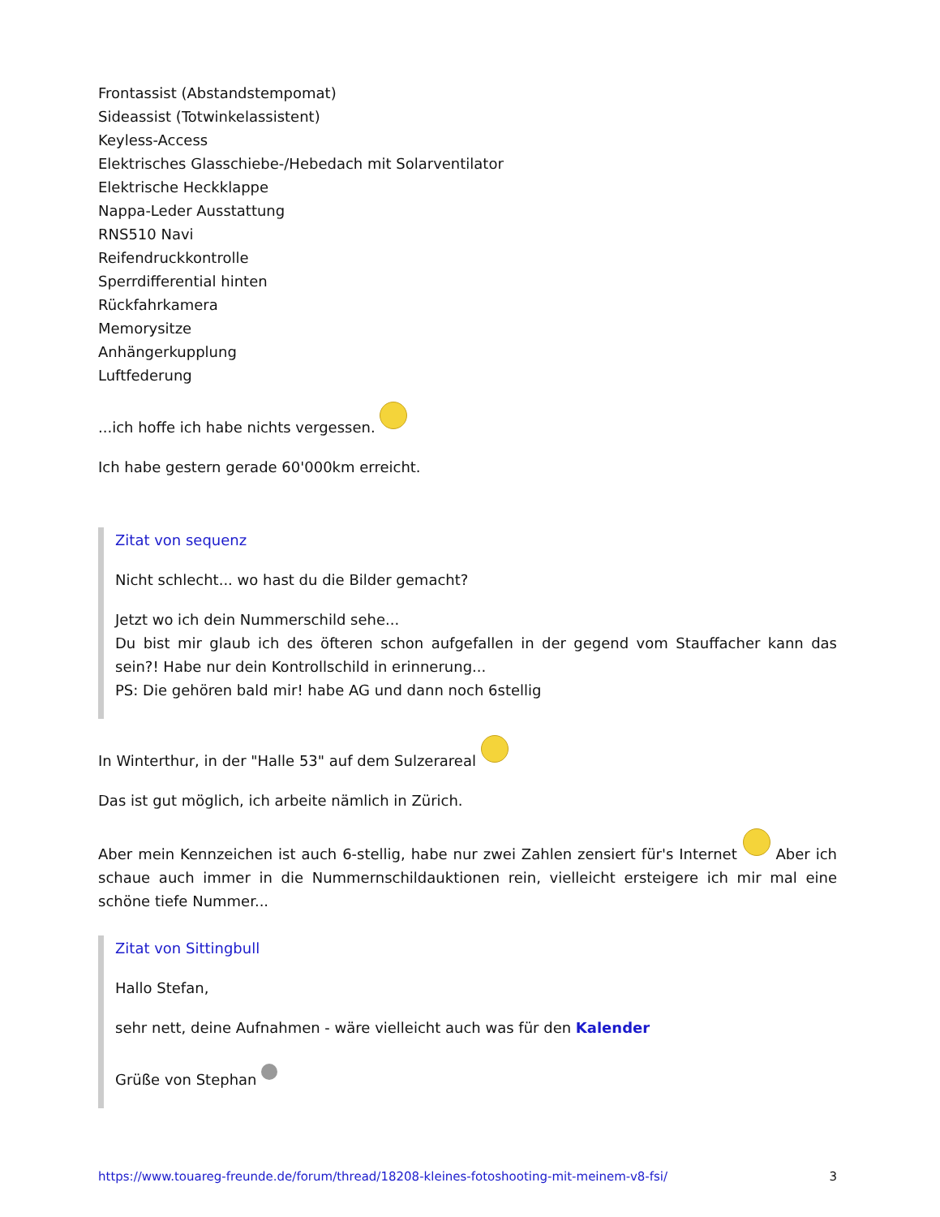Frontassist (Abstandstempomat)
Sideassist (Totwinkelassistent)
Keyless-Access
Elektrisches Glasschiebe-/Hebedach mit Solarventilator
Elektrische Heckklappe
Nappa-Leder Ausstattung
RNS510 Navi
Reifendruckkontrolle
Sperrdifferential hinten
Rückfahrkamera
Memorysitze
Anhängerkupplung
Luftfederung
...ich hoffe ich habe nichts vergessen.
Ich habe gestern gerade 60'000km erreicht.
Zitat von sequenz
Nicht schlecht... wo hast du die Bilder gemacht?
Jetzt wo ich dein Nummerschild sehe...
Du bist mir glaub ich des öfteren schon aufgefallen in der gegend vom Stauffacher kann das sein?! Habe nur dein Kontrollschild in erinnerung...
PS: Die gehören bald mir! habe AG und dann noch 6stellig
In Winterthur, in der "Halle 53" auf dem Sulzerareal
Das ist gut möglich, ich arbeite nämlich in Zürich.
Aber mein Kennzeichen ist auch 6-stellig, habe nur zwei Zahlen zensiert für's Internet Aber ich schaue auch immer in die Nummernschildauktionen rein, vielleicht ersteigere ich mir mal eine schöne tiefe Nummer...
Zitat von Sittingbull
Hallo Stefan,
sehr nett, deine Aufnahmen - wäre vielleicht auch was für den Kalender
Grüße von Stephan
https://www.touareg-freunde.de/forum/thread/18208-kleines-fotoshooting-mit-meinem-v8-fsi/ 3